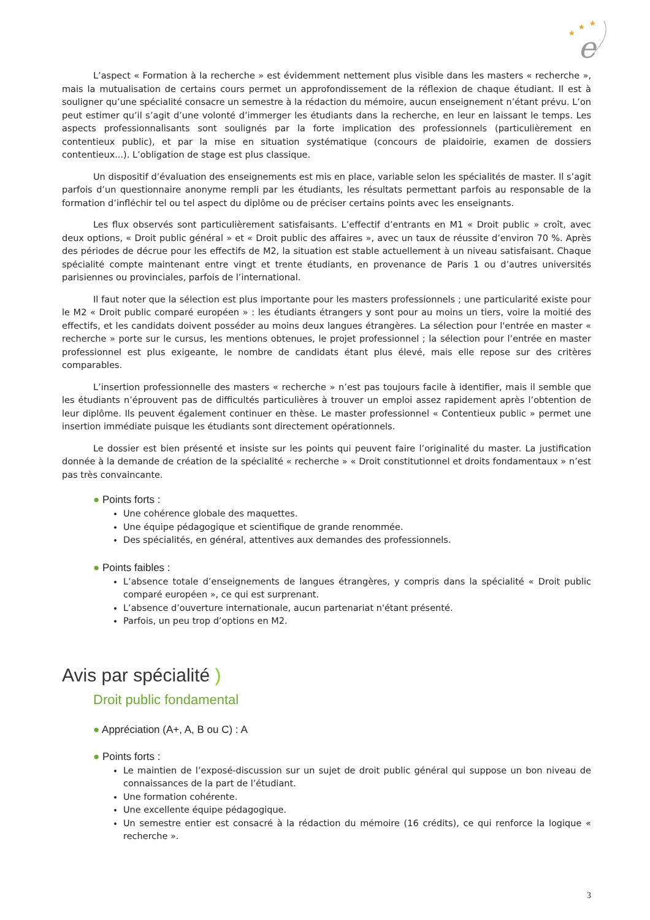★
★
★
e
L’aspect « Formation à la recherche » est évidemment nettement plus visible dans les masters « recherche », mais la mutualisation de certains cours permet un approfondissement de la réflexion de chaque étudiant. Il est à souligner qu’une spécialité consacre un semestre à la rédaction du mémoire, aucun enseignement n’étant prévu. L’on peut estimer qu’il s’agit d’une volonté d’immerger les étudiants dans la recherche, en leur en laissant le temps. Les aspects professionnalisants sont soulignés par la forte implication des professionnels (particulièrement en contentieux public), et par la mise en situation systématique (concours de plaidoirie, examen de dossiers contentieux...). L’obligation de stage est plus classique.
Un dispositif d’évaluation des enseignements est mis en place, variable selon les spécialités de master. Il s’agit parfois d’un questionnaire anonyme rempli par les étudiants, les résultats permettant parfois au responsable de la formation d’infléchir tel ou tel aspect du diplôme ou de préciser certains points avec les enseignants.
Les flux observés sont particulièrement satisfaisants. L’effectif d’entrants en M1 « Droit public » croît, avec deux options, « Droit public général » et « Droit public des affaires », avec un taux de réussite d’environ 70 %. Après des périodes de décrue pour les effectifs de M2, la situation est stable actuellement à un niveau satisfaisant. Chaque spécialité compte maintenant entre vingt et trente étudiants, en provenance de Paris 1 ou d’autres universités parisiennes ou provinciales, parfois de l’international.
Il faut noter que la sélection est plus importante pour les masters professionnels ; une particularité existe pour le M2 « Droit public comparé européen » : les étudiants étrangers y sont pour au moins un tiers, voire la moitié des effectifs, et les candidats doivent posséder au moins deux langues étrangères. La sélection pour l'entrée en master « recherche » porte sur le cursus, les mentions obtenues, le projet professionnel ; la sélection pour l’entrée en master professionnel est plus exigeante, le nombre de candidats étant plus élevé, mais elle repose sur des critères comparables.
L’insertion professionnelle des masters « recherche » n’est pas toujours facile à identifier, mais il semble que les étudiants n’éprouvent pas de difficultés particulières à trouver un emploi assez rapidement après l’obtention de leur diplôme. Ils peuvent également continuer en thèse. Le master professionnel « Contentieux public » permet une insertion immédiate puisque les étudiants sont directement opérationnels.
Le dossier est bien présenté et insiste sur les points qui peuvent faire l’originalité du master. La justification donnée à la demande de création de la spécialité « recherche » « Droit constitutionnel et droits fondamentaux » n’est pas très convaincante.
● Points forts :
Une cohérence globale des maquettes.
Une équipe pédagogique et scientifique de grande renommée.
Des spécialités, en général, attentives aux demandes des professionnels.
● Points faibles :
L’absence totale d’enseignements de langues étrangères, y compris dans la spécialité « Droit public comparé européen », ce qui est surprenant.
L’absence d’ouverture internationale, aucun partenariat n'étant présenté.
Parfois, un peu trop d’options en M2.
Avis par spécialité )
Droit public fondamental
● Appréciation (A+, A, B ou C) : A
● Points forts :
Le maintien de l’exposé-discussion sur un sujet de droit public général qui suppose un bon niveau de connaissances de la part de l’étudiant.
Une formation cohérente.
Une excellente équipe pédagogique.
Un semestre entier est consacré à la rédaction du mémoire (16 crédits), ce qui renforce la logique « recherche ».
3